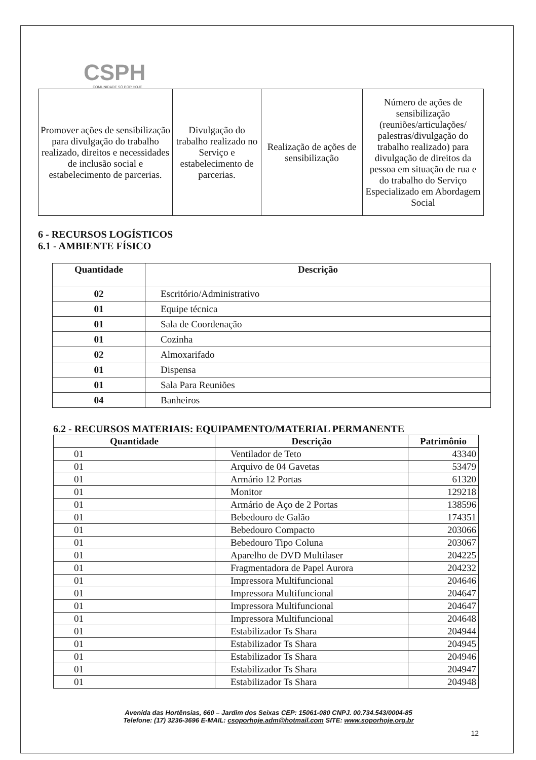CSPH
COMUNIDADE SÓ POR HOJE
| Promover ações de sensibilização para divulgação do trabalho realizado, direitos e necessidades de inclusão social e estabelecimento de parcerias. | Divulgação do trabalho realizado no Serviço e estabelecimento de parcerias. | Realização de ações de sensibilização | Número de ações de sensibilização (reuniões/articulações/ palestras/divulgação do trabalho realizado) para divulgação de direitos da pessoa em situação de rua e do trabalho do Serviço Especializado em Abordagem Social |
6 - RECURSOS LOGÍSTICOS
6.1 - AMBIENTE FÍSICO
| Quantidade | Descrição |
| --- | --- |
| 02 | Escritório/Administrativo |
| 01 | Equipe técnica |
| 01 | Sala de Coordenação |
| 01 | Cozinha |
| 02 | Almoxarifado |
| 01 | Dispensa |
| 01 | Sala Para Reuniões |
| 04 | Banheiros |
6.2 - RECURSOS MATERIAIS: EQUIPAMENTO/MATERIAL PERMANENTE
| Quantidade | Descrição | Patrimônio |
| --- | --- | --- |
| 01 | Ventilador de Teto | 43340 |
| 01 | Arquivo de 04 Gavetas | 53479 |
| 01 | Armário 12 Portas | 61320 |
| 01 | Monitor | 129218 |
| 01 | Armário de Aço de 2 Portas | 138596 |
| 01 | Bebedouro de Galão | 174351 |
| 01 | Bebedouro Compacto | 203066 |
| 01 | Bebedouro Tipo Coluna | 203067 |
| 01 | Aparelho de DVD Multilaser | 204225 |
| 01 | Fragmentadora de Papel Aurora | 204232 |
| 01 | Impressora Multifuncional | 204646 |
| 01 | Impressora Multifuncional | 204647 |
| 01 | Impressora Multifuncional | 204647 |
| 01 | Impressora Multifuncional | 204648 |
| 01 | Estabilizador Ts Shara | 204944 |
| 01 | Estabilizador Ts Shara | 204945 |
| 01 | Estabilizador Ts Shara | 204946 |
| 01 | Estabilizador Ts Shara | 204947 |
| 01 | Estabilizador Ts Shara | 204948 |
Avenida das Hortênsias, 660 – Jardim dos Seixas CEP: 15061-080 CNPJ. 00.734.543/0004-85
Telefone: (17) 3236-3696 E-MAIL: csoporhoje.adm@hotmail.com SITE: www.soporhoje.org.br
12